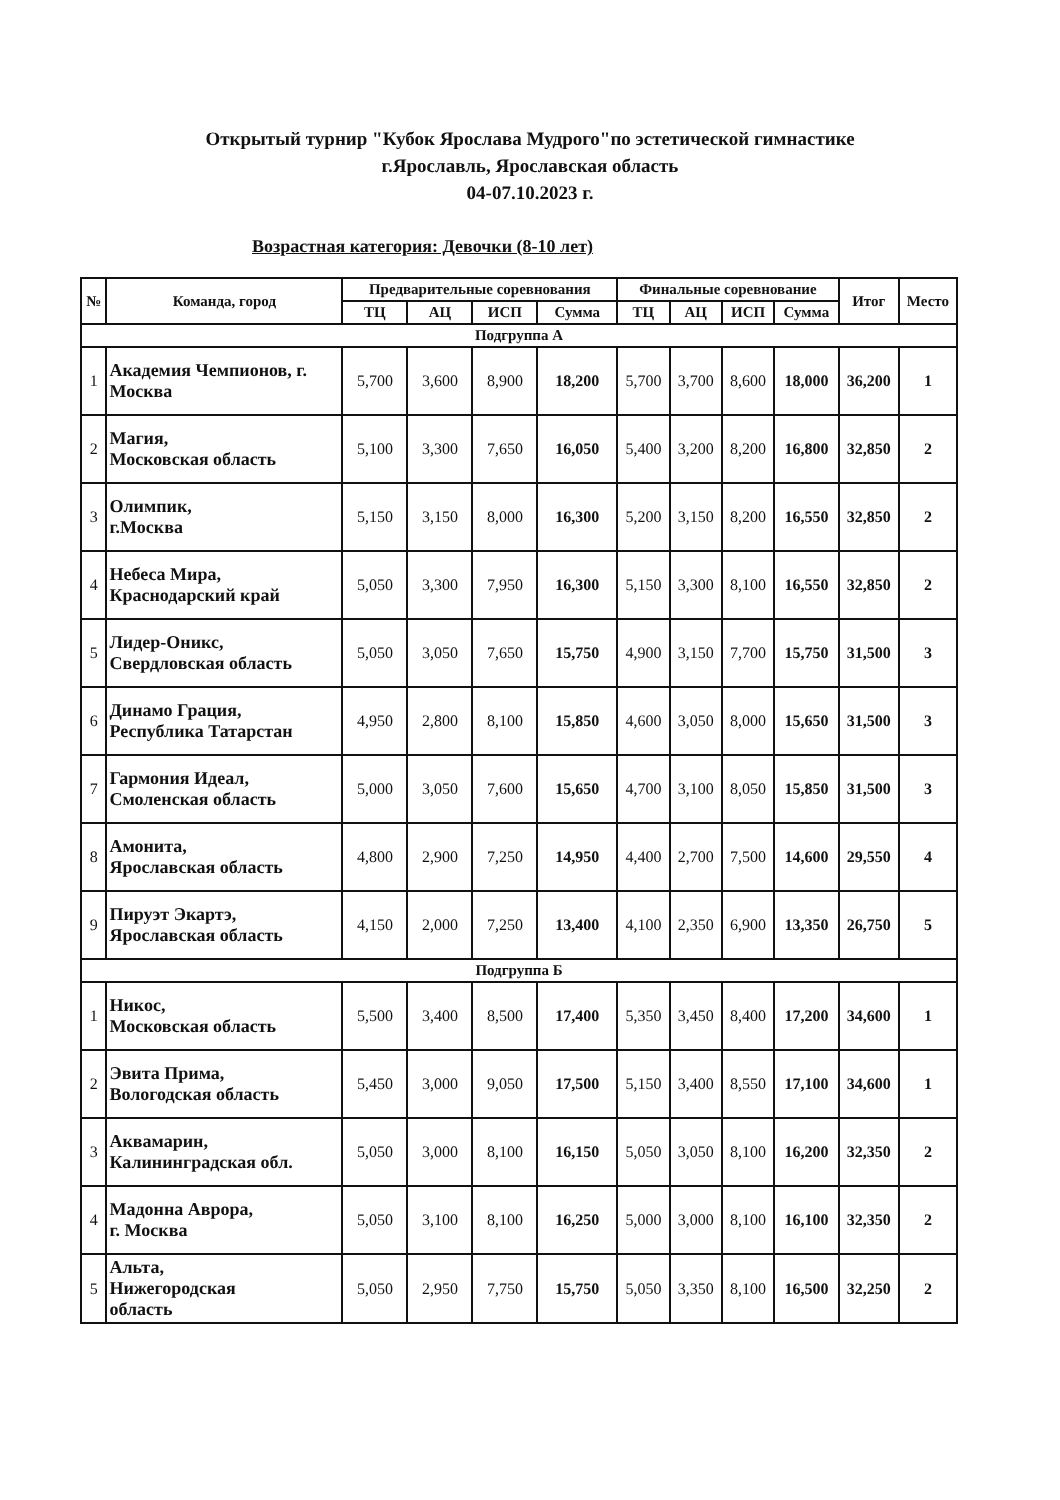Открытый турнир "Кубок Ярослава Мудрого"по эстетической гимнастике
г.Ярославль, Ярославская область
04-07.10.2023 г.
Возрастная категория: Девочки (8-10 лет)
| № | Команда, город | Предварительные соревнования | | | | Финальные соревнование | | | | Итог | Место |
| --- | --- | --- | --- | --- | --- | --- | --- | --- | --- | --- | --- |
| | | ТЦ | АЦ | ИСП | Сумма | ТЦ | АЦ | ИСП | Сумма | | |
| Подгруппа А | | | | | | | | | | | |
| 1 | Академия Чемпионов, г. Москва | 5,700 | 3,600 | 8,900 | 18,200 | 5,700 | 3,700 | 8,600 | 18,000 | 36,200 | 1 |
| 2 | Магия, Московская область | 5,100 | 3,300 | 7,650 | 16,050 | 5,400 | 3,200 | 8,200 | 16,800 | 32,850 | 2 |
| 3 | Олимпик, г.Москва | 5,150 | 3,150 | 8,000 | 16,300 | 5,200 | 3,150 | 8,200 | 16,550 | 32,850 | 2 |
| 4 | Небеса Мира, Краснодарский край | 5,050 | 3,300 | 7,950 | 16,300 | 5,150 | 3,300 | 8,100 | 16,550 | 32,850 | 2 |
| 5 | Лидер-Оникс, Свердловская область | 5,050 | 3,050 | 7,650 | 15,750 | 4,900 | 3,150 | 7,700 | 15,750 | 31,500 | 3 |
| 6 | Динамо Грация, Республика Татарстан | 4,950 | 2,800 | 8,100 | 15,850 | 4,600 | 3,050 | 8,000 | 15,650 | 31,500 | 3 |
| 7 | Гармония Идеал, Смоленская область | 5,000 | 3,050 | 7,600 | 15,650 | 4,700 | 3,100 | 8,050 | 15,850 | 31,500 | 3 |
| 8 | Амонита, Ярославская область | 4,800 | 2,900 | 7,250 | 14,950 | 4,400 | 2,700 | 7,500 | 14,600 | 29,550 | 4 |
| 9 | Пируэт Экартэ, Ярославская область | 4,150 | 2,000 | 7,250 | 13,400 | 4,100 | 2,350 | 6,900 | 13,350 | 26,750 | 5 |
| Подгруппа Б | | | | | | | | | | | |
| 1 | Никос, Московская область | 5,500 | 3,400 | 8,500 | 17,400 | 5,350 | 3,450 | 8,400 | 17,200 | 34,600 | 1 |
| 2 | Эвита Прима, Вологодская область | 5,450 | 3,000 | 9,050 | 17,500 | 5,150 | 3,400 | 8,550 | 17,100 | 34,600 | 1 |
| 3 | Аквамарин, Калининградская обл. | 5,050 | 3,000 | 8,100 | 16,150 | 5,050 | 3,050 | 8,100 | 16,200 | 32,350 | 2 |
| 4 | Мадонна Аврора, г. Москва | 5,050 | 3,100 | 8,100 | 16,250 | 5,000 | 3,000 | 8,100 | 16,100 | 32,350 | 2 |
| 5 | Альта, Нижегородская область | 5,050 | 2,950 | 7,750 | 15,750 | 5,050 | 3,350 | 8,100 | 16,500 | 32,250 | 2 |